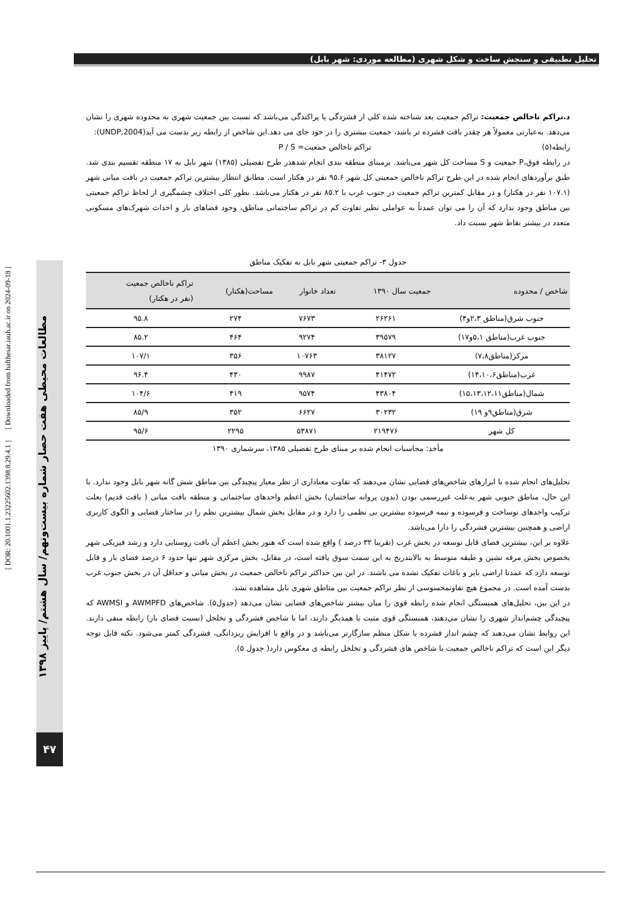تحلیل تطبیقی و سنجش ساخت و شکل شهری (مطالعه موردی: شهر بابل)
د.تراکم ناخالص جمعیت: تراکم جمعیت بعد شناخته شده کلی از فشردگی یا پراکندگی می‌باشد که نسبت بین جمعیت شهری به محدوده شهری را نشان می‌دهد. به‌عبارتی معمولاً هر چقدر بافت فشرده تر باشد، جمعیت بیشتری را در خود جای می دهد.این شاخص از رابطه زیر بدست می آید(UNDP,2004):
رابطه(۵) تراکم ناخالص جمعیت= P / S
در رابطه فوق،P جمعیت و S مساحت کل شهر می‌باشد. برمبنای منطقه بندی انجام شدهدر طرح تفضیلی (۱۳۸۵) شهر بابل به ۱۷ منطقه تقسیم بندی شد. طبق برآوردهای انجام شده در این طرح تراکم ناخالص جمعیتی کل شهر ۹۵.۶ نفر در هکتار است. مطابق انتظار بیشترین تراکم جمعیت در بافت میانی شهر (۱۰۷.۱ نفر در هکتار) و در مقابل کمترین تراکم جمعیت در جنوب غرب با ۸۵.۲ نفر در هکتار می‌باشد. بطور کلی اختلاف چشمگیری از لحاظ تراکم جمعیتی بین مناطق وجود ندارد که آن را می توان عمدتاً به عواملی نظیر تفاوت کم در تراکم ساختمانی مناطق، وجود فضاهای باز و احداث شهرک‌های مسکونی متعدد در بیشتر نقاط شهر نسبت داد.
جدول ۳- تراکم جمعیتی شهر بابل به تفکیک مناطق
| شاخص / محدوده | جمعیت سال ۱۳۹۰ | تعداد خانوار | مساحت(هکتار) | تراکم ناخالص جمعیت (نفر در هکتار) |
| --- | --- | --- | --- | --- |
| جنوب شرق(مناطق ۲،۳و۴) | ۲۶۲۶۱ | ۷۶۷۳ | ۲۷۴ | ۹۵.۸ |
| جنوب غرب(مناطق ۵،۱و۱۷) | ۳۹۵۷۹ | ۹۲۷۴ | ۴۶۴ | ۸۵.۲ |
| مرکز(مناطق۷،۸) | ۳۸۱۲۷ | ۱۰۷۶۳ | ۳۵۶ | ۱۰۷/۱ |
| غرب(مناطق۱۴،۱۰،۶) | ۴۱۴۷۲ | ۹۹۸۷ | ۴۳۰ | ۹۶.۴ |
| شمال(مناطق۱۵،۱۳،۱۲،۱۱) | ۴۳۸۰۴ | ۹۵۷۴ | ۴۱۹ | ۱۰۴/۶ |
| شرق(مناطق۹و ۱۹) | ۳۰۲۳۲ | ۶۶۲۷ | ۳۵۲ | ۸۵/۹ |
| کل شهر | ۲۱۹۴۷۶ | ۵۳۸۷۱ | ۲۲۹۵ | ۹۵/۶ |
مأخذ: محاسبات انجام شده بر مبنای طرح تفضیلی ۱۳۸۵، سرشماری ۱۳۹۰
تحلیل‌های انجام شده با ابزارهای شاخص‌های فضایی نشان می‌دهند که تفاوت معناداری از نظر معیار پیچیدگی بین مناطق شش گانه شهر بابل وجود ندارد. با این حال، مناطق جنوبی شهر به‌علت غیررسمی بودن (بدون پروانه ساختمان) بخش اعظم واحدهای ساختمانی و منطقه بافت میانی ( بافت قدیم) بعلت ترکیب واحدهای نوساخت و فرسوده و نیمه فرسوده بیشترین بی نظمی را دارد و در مقابل بخش شمال بیشترین نظم را در ساختار فضایی و الگوی کاربری اراضی و همچنین بیشترین فشردگی را دارا می‌باشد.
علاوه بر این، بیشترین فضای قابل توسعه در بخش غرب (تقریبا ۳۲ درصد ) واقع شده است که هنوز بخش اعظم آن بافت روستایی دارد و رشد فیزیکی شهر بخصوص بخش مرفه نشین و طبقه متوسط به بالابتدریج به این سمت سوق یافته است، در مقابل، بخش مرکزی شهر تنها حدود ۶ درصد فضای باز و قابل توسعه دارد که عمدتا اراضی بایر و باغات تفکیک نشده می باشند. در این بین حداکثر تراکم ناخالص جمعیت در بخش میانی و حداقل آن در بخش جنوب غرب بدست آمده است. در مجموع هیچ تفاوتمحسوسی از نظر تراکم جمعیت بین مناطق شهری بابل مشاهده نشد.
در این بین، تحلیل‌های همبستگی انجام شده رابطه قوی را میان بیشتر شاخص‌های فضایی نشان می‌دهد (جدول۵). شاخص‌های AWMPFD و AWMSI که پیچیدگی چشم‌انداز شهری را نشان می‌دهند، همبستگی قوی مثبت با همدیگر دارند، اما با شاخص فشردگی و تخلخل (نسبت فضای باز) رابطه منفی دارند. این روابط نشان می‌دهند که چشم انداز فشرده با شکل منظم سازگارتر می‌باشد و در واقع با افزایش ریزدانگی، فشردگی کمتر می‌شود. نکته قابل توجه دیگر این است که تراکم ناخالص جمعیت با شاخص های فشردگی و تخلخل رابطه ی معکوس دارد( جدول ۵).
[ DOR: 20.1001.1.23225602.1398.8.29.4.1 ] [ Downloaded from hafthesar.iauh.ac.ir on 2024-09-18 ]
مطالعات محیطی هفت حصار شماره بیست‌ونهم/ سال هشتم/ پاییز ۱۳۹۸
۴۷